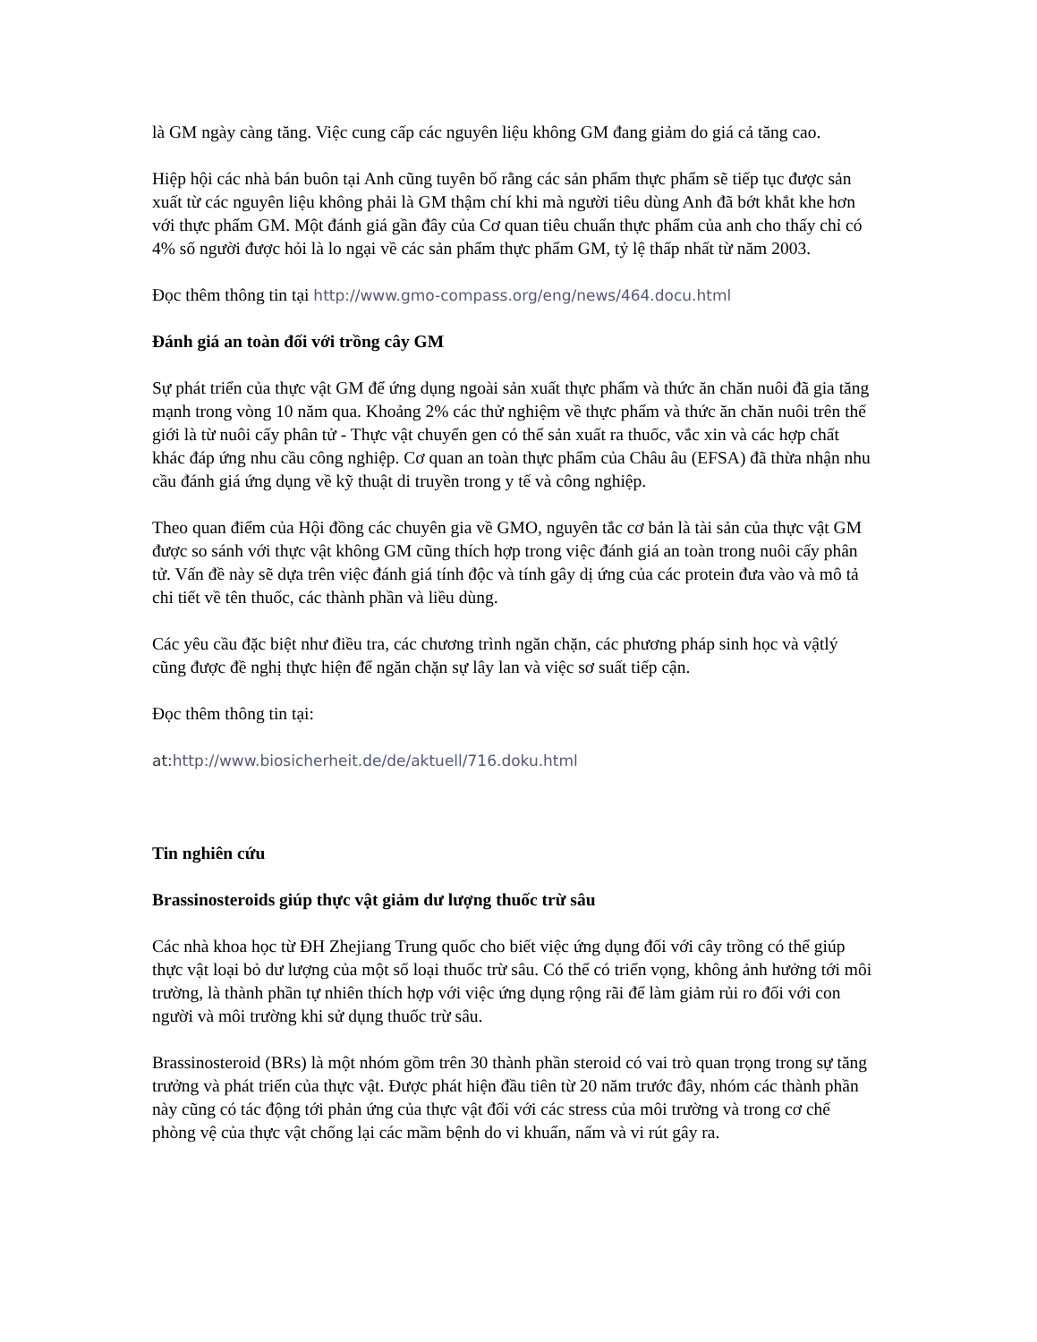là GM ngày càng tăng. Việc cung cấp các nguyên liệu không GM đang giảm do giá cả tăng cao.
Hiệp hội các nhà bán buôn tại Anh cũng tuyên bố rằng các sản phẩm thực phẩm sẽ tiếp tục được sản xuất từ các nguyên liệu không phải là GM thậm chí khi mà người tiêu dùng Anh đã bớt khắt khe hơn với thực phẩm GM. Một đánh giá gần đây của Cơ quan tiêu chuẩn thực phẩm của anh cho thấy chỉ có 4% số người được hỏi là lo ngại về các sản phẩm thực phẩm GM, tỷ lệ thấp nhất từ năm 2003.
Đọc thêm thông tin tại http://www.gmo-compass.org/eng/news/464.docu.html
Đánh giá an toàn đối với trồng cây GM
Sự phát triển của thực vật GM để ứng dụng ngoài sản xuất thực phẩm và thức ăn chăn nuôi đã gia tăng mạnh trong vòng 10 năm qua. Khoảng 2% các thử nghiệm về thực phẩm và thức ăn chăn nuôi trên thế giới là từ nuôi cấy phân tử - Thực vật chuyển gen có thể sản xuất ra thuốc, vắc xin và các hợp chất khác đáp ứng nhu cầu công nghiệp. Cơ quan an toàn thực phẩm của Châu âu (EFSA) đã thừa nhận nhu cầu đánh giá ứng dụng về kỹ thuật di truyền trong y tế và công nghiệp.
Theo quan điểm của Hội đồng các chuyên gia về GMO, nguyên tắc cơ bản là tài sản của thực vật GM được so sánh với thực vật không GM cũng thích hợp trong việc đánh giá an toàn trong nuôi cấy phân tử. Vấn đề này sẽ dựa trên việc đánh giá tính độc và tính gây dị ứng của các protein đưa vào và mô tả chi tiết về tên thuốc, các thành phần và liều dùng.
Các yêu cầu đặc biệt như điều tra, các chương trình ngăn chặn, các phương pháp sinh học và vậtlý cũng được đề nghị thực hiện để ngăn chặn sự lây lan và việc sơ suất tiếp cận.
Đọc thêm thông tin tại:
at: http://www.biosicherheit.de/de/aktuell/716.doku.html
Tin nghiên cứu
Brassinosteroids giúp thực vật giảm dư lượng thuốc trừ sâu
Các nhà khoa học từ ĐH Zhejiang Trung quốc cho biết việc ứng dụng đối với cây trồng có thể giúp thực vật loại bỏ dư lượng của một số loại thuốc trừ sâu. Có thể có triển vọng, không ảnh hưởng tới môi trường, là thành phần tự nhiên thích hợp với việc ứng dụng rộng rãi để làm giảm rủi ro đối với con người và môi trường khi sử dụng thuốc trừ sâu.
Brassinosteroid (BRs) là một nhóm gồm trên 30 thành phần steroid có vai trò quan trọng trong sự tăng trưởng và phát triển của thực vật. Được phát hiện đầu tiên từ 20 năm trước đây, nhóm các thành phần này cũng có tác động tới phản ứng của thực vật đối với các stress của môi trường và trong cơ chế phòng vệ của thực vật chống lại các mầm bệnh do vi khuẩn, nấm và vi rút gây ra.